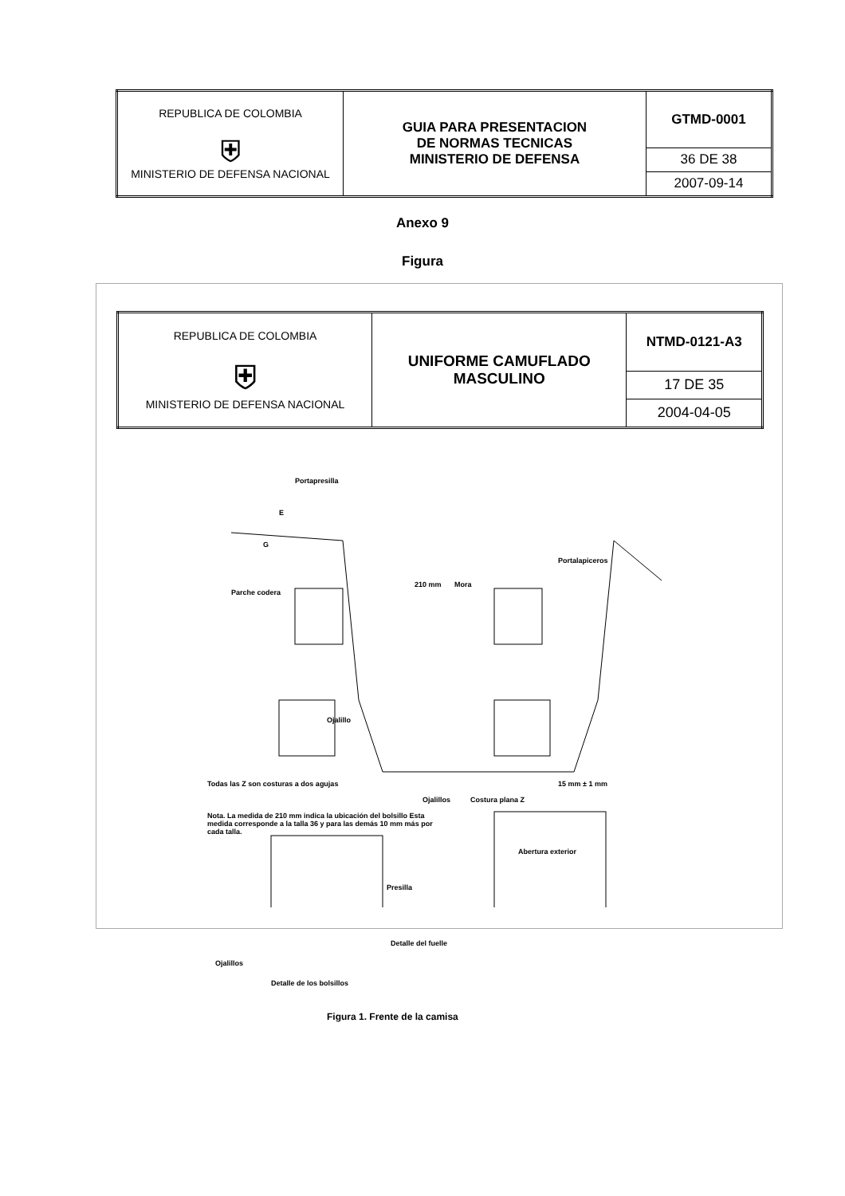| REPUBLICA DE COLOMBIA ⛨ MINISTERIO DE DEFENSA NACIONAL | GUIA PARA PRESENTACION DE NORMAS TECNICAS MINISTERIO DE DEFENSA | GTMD-0001 |
| | | 36 DE 38 |
| | | 2007-09-14 |
Anexo 9
Figura
| REPUBLICA DE COLOMBIA ⛨ MINISTERIO DE DEFENSA NACIONAL | UNIFORME CAMUFLADO MASCULINO | NTMD-0121-A3 |
| | | 17 DE 35 |
| | | 2004-04-05 |
Portapresilla
E
G
Parche codera
210 mm Mora
Portalapiceros
Ojalillo
Todas las Z son costuras a dos agujas
Ojalillos Costura plana Z
15 mm ± 1 mm
Nota. La medida de 210 mm indica la ubicación del bolsillo Esta medida corresponde a la talla 36 y para las demás 10 mm más por cada talla.
Abertura exterior
Presilla
Detalle del fuelle
Ojalillos
Detalle de los bolsillos
Figura 1. Frente de la camisa